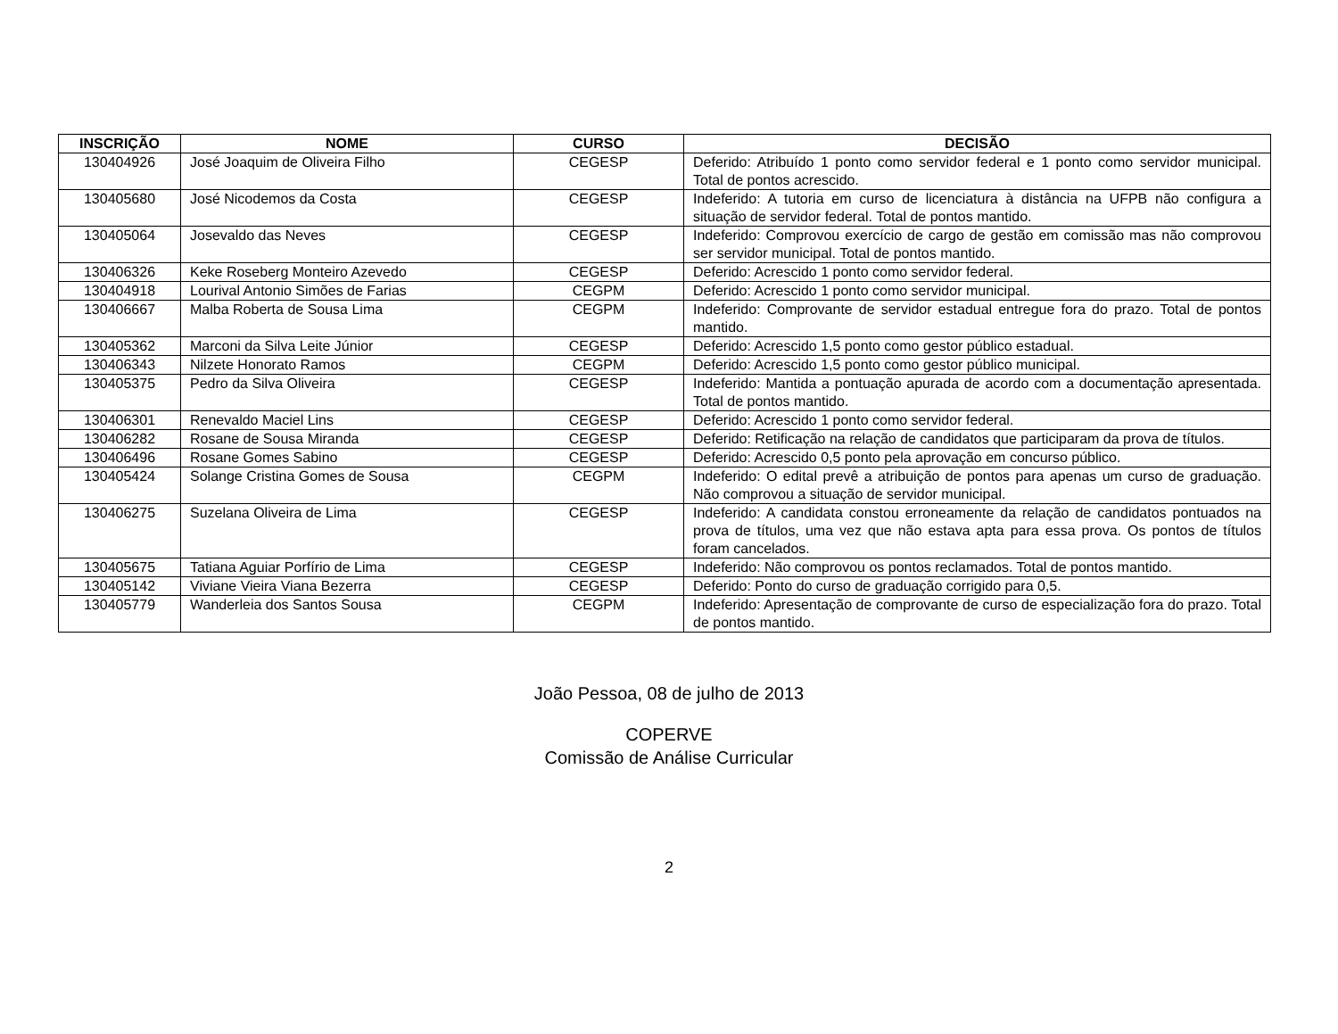| INSCRIÇÃO | NOME | CURSO | DECISÃO |
| --- | --- | --- | --- |
| 130404926 | José Joaquim de Oliveira Filho | CEGESP | Deferido: Atribuído 1 ponto como servidor federal e 1 ponto como servidor municipal. Total de pontos acrescido. |
| 130405680 | José Nicodemos da Costa | CEGESP | Indeferido: A tutoria em curso de licenciatura à distância na UFPB não configura a situação de servidor federal. Total de pontos mantido. |
| 130405064 | Josevaldo das Neves | CEGESP | Indeferido: Comprovou exercício de cargo de gestão em comissão mas não comprovou ser servidor municipal. Total de pontos mantido. |
| 130406326 | Keke Roseberg Monteiro Azevedo | CEGESP | Deferido: Acrescido 1 ponto como servidor federal. |
| 130404918 | Lourival Antonio Simões de Farias | CEGPM | Deferido: Acrescido 1 ponto como servidor municipal. |
| 130406667 | Malba Roberta de Sousa Lima | CEGPM | Indeferido: Comprovante de servidor estadual entregue fora do prazo. Total de pontos mantido. |
| 130405362 | Marconi da Silva Leite Júnior | CEGESP | Deferido: Acrescido 1,5 ponto como gestor público estadual. |
| 130406343 | Nilzete Honorato Ramos | CEGPM | Deferido: Acrescido 1,5 ponto como gestor público municipal. |
| 130405375 | Pedro da Silva Oliveira | CEGESP | Indeferido: Mantida a pontuação apurada de acordo com a documentação apresentada. Total de pontos mantido. |
| 130406301 | Renevaldo Maciel Lins | CEGESP | Deferido: Acrescido 1 ponto como servidor federal. |
| 130406282 | Rosane de Sousa Miranda | CEGESP | Deferido: Retificação na relação de candidatos que participaram da prova de títulos. |
| 130406496 | Rosane Gomes Sabino | CEGESP | Deferido: Acrescido 0,5 ponto pela aprovação em concurso público. |
| 130405424 | Solange Cristina Gomes de Sousa | CEGPM | Indeferido: O edital prevê a atribuição de pontos para apenas um curso de graduação. Não comprovou a situação de servidor municipal. |
| 130406275 | Suzelana Oliveira de Lima | CEGESP | Indeferido: A candidata constou erroneamente da relação de candidatos pontuados na prova de títulos, uma vez que não estava apta para essa prova. Os pontos de títulos foram cancelados. |
| 130405675 | Tatiana Aguiar Porfírio de Lima | CEGESP | Indeferido: Não comprovou os pontos reclamados. Total de pontos mantido. |
| 130405142 | Viviane Vieira Viana Bezerra | CEGESP | Deferido: Ponto do curso de graduação corrigido para 0,5. |
| 130405779 | Wanderleia dos Santos Sousa | CEGPM | Indeferido: Apresentação de comprovante de curso de especialização fora do prazo. Total de pontos mantido. |
João Pessoa, 08 de julho de 2013
COPERVE
Comissão de Análise Curricular
2